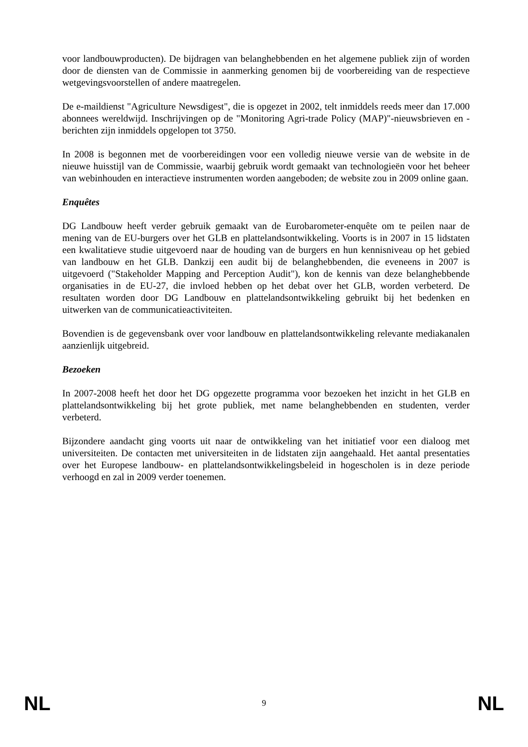voor landbouwproducten). De bijdragen van belanghebbenden en het algemene publiek zijn of worden door de diensten van de Commissie in aanmerking genomen bij de voorbereiding van de respectieve wetgevingsvoorstellen of andere maatregelen.
De e-maildienst "Agriculture Newsdigest", die is opgezet in 2002, telt inmiddels reeds meer dan 17.000 abonnees wereldwijd. Inschrijvingen op de "Monitoring Agri-trade Policy (MAP)"-nieuwsbrieven en -berichten zijn inmiddels opgelopen tot 3750.
In 2008 is begonnen met de voorbereidingen voor een volledig nieuwe versie van de website in de nieuwe huisstijl van de Commissie, waarbij gebruik wordt gemaakt van technologieën voor het beheer van webinhouden en interactieve instrumenten worden aangeboden; de website zou in 2009 online gaan.
Enquêtes
DG Landbouw heeft verder gebruik gemaakt van de Eurobarometer-enquête om te peilen naar de mening van de EU-burgers over het GLB en plattelandsontwikkeling. Voorts is in 2007 in 15 lidstaten een kwalitatieve studie uitgevoerd naar de houding van de burgers en hun kennisniveau op het gebied van landbouw en het GLB. Dankzij een audit bij de belanghebbenden, die eveneens in 2007 is uitgevoerd ("Stakeholder Mapping and Perception Audit"), kon de kennis van deze belanghebbende organisaties in de EU-27, die invloed hebben op het debat over het GLB, worden verbeterd. De resultaten worden door DG Landbouw en plattelandsontwikkeling gebruikt bij het bedenken en uitwerken van de communicatieactiviteiten.
Bovendien is de gegevensbank over voor landbouw en plattelandsontwikkeling relevante mediakanalen aanzienlijk uitgebreid.
Bezoeken
In 2007-2008 heeft het door het DG opgezette programma voor bezoeken het inzicht in het GLB en plattelandsontwikkeling bij het grote publiek, met name belanghebbenden en studenten, verder verbeterd.
Bijzondere aandacht ging voorts uit naar de ontwikkeling van het initiatief voor een dialoog met universiteiten. De contacten met universiteiten in de lidstaten zijn aangehaald. Het aantal presentaties over het Europese landbouw- en plattelandsontwikkelingsbeleid in hogescholen is in deze periode verhoogd en zal in 2009 verder toenemen.
NL 9 NL